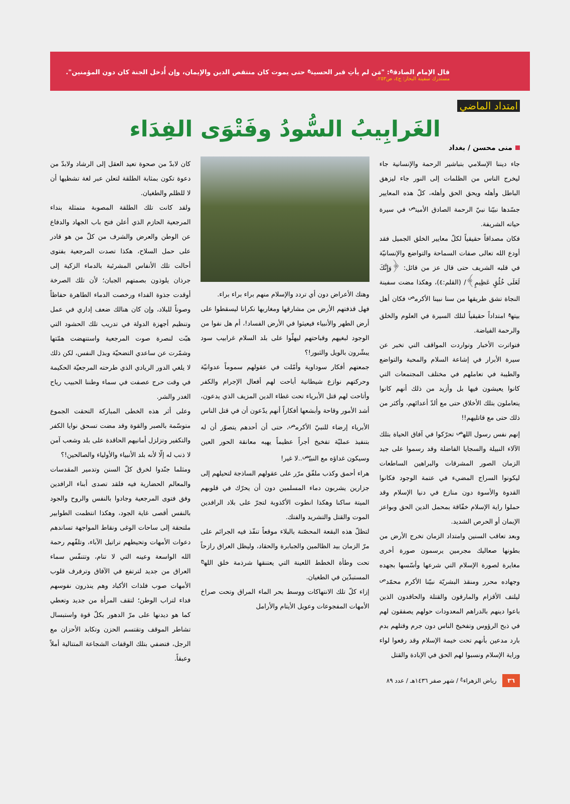قال الإمام الصادق<sup>ع</sup>: "مَن لم يأتِ قبر الحسين<sup>ع</sup> حتى يموت كان منتقص الدين والإيمان، وإن أُدخل الجنة كان دون المؤمنين".
مستدرك سفينة البحار: ج٤، ص٢٥٣.
امتداد الماضي
الغَرابِيبُ السُّودُ وفَتْوَى الفِدَاء
منى محسن / بغداد
جاء ديننا الإسلامي بتباشير الرحمة والإنسانية جاء ليخرج الناس من الظلمات إلى النور جاء ليزهق الباطل وأهله ويحق الحق وأهله، كلّ هذه المعايير جسّدها نبيّنا نبيّ الرحمة الصادق الأمين<sup>ص</sup> في سيرة حياته الشريفة.
فكان مصداقاً حقيقياً لكلّ معايير الخلق الجميل فقد أودع الله تعالى صفات السماحة والتواضع والإنسانيّة في قلبه الشريف حتى قال عز من قائل: ﴿وَإِنَّكَ لَعَلَى خُلُقٍ عَظِيمٍ﴾/ (القلم:٤)، وهكذا مضت سفينة النجاة تشق طريقها من سنا نبينا الأكرم<sup>ص</sup> فكان أهل بيته<sup>ع</sup> امتداداً حقيقياً لتلك السيرة في العلوم والخلق والرحمة الفياضة.
فتواترت الأخبار وتواردت المواقف التي تخبر عن سيرة الأبرار في إشاعة السلام والمحبة والتواضع والطيبة في تعاملهم في مختلف المجتمعات التي كانوا يعيشون فيها بل وأزيد من ذلك أنهم كانوا يتعاملون بتلك الأخلاق حتى مع ألدّ أعدائهم، وأكثر من ذلك حتى مع قاتليهم!!
إنهم نفس رسول الله<sup>ص</sup> تحرّكوا في آفاق الحياة بتلك الآلاء النبيلة والسجايا الفاضلة وقد رسموا على جيد الزمان الصور المشرقات والبراهين الساطعات ليكونوا السراج المضيء في عتمة الوجود فكانوا القدوة والأسوة دون منازع في دنيا الإسلام وقد حملوا راية الإسلام خفّاقة بمحمل الدين الحق وبواعز الإيمان أو الحرص الشديد.
وبعد تعاقب السنين وامتداد الزمان تخرج الأرض من بطونها صعاليك مجرمين يرسمون صورة أخرى مغايرة لصورة الإسلام التي شرعها وأسّسها بجهده وجهاده محرر ومنقذ البشريّة نبيّنا الأكرم محمّد<sup>ص</sup> ليلتف الأقزام والمارقون والقتلة والحاقدون الذين باعوا دينهم بالدراهم المعدودات حولهم يصفقون لهم في ذبح الرؤوس وتفخيخ الناس دون جرم وقتلهم بدم بارد مدعين بأنهم تحت خيمة الإسلام وقد رفعوا لواء وراية الإسلام ونسبوا لهم الحق في الإبادة والقتل
وهتك الأعراض دون أي تردد والإسلام منهم براء براء براء.
فهل قذفتهم الأرض من مشارقها ومغاربها نكرانا ليسقطوا على أرض الطهر والأنبياء فيعيثوا في الأرض الفساد!، أم هل نفوا من الوجود لبغيهم وقباحتهم ليهلّوا على بلد السلام غرابيب سود يبشّرون بالويل والثبور!؟
جمعتهم أفكار سوداوية وأمّلت في عقولهم سموماً عدوانيّة وحركتهم نوازع شيطانية أباحت لهم أفعال الإجرام والكفر وأتاحت لهم قتل الأبرياء تحت غطاء الدين المزيف الذي يدعون، أشد الأمور وقاحة وأبشعها أفكاراً أنهم يدّعون أن في قتل الناس الأبرياء إرضاء للنبيّ الأكرم<sup>ص</sup>، حتى أن أحدهم يتصوّر أن له بتنفيذ عمليّة تفخيخ أجراً عظيماً يهبه معانقة الحور العين وسيكون غداؤه مع النبيّ<sup>ص</sup>..لا غير!
هراء أحمق وكذب ملفّق مرّر على عقولهم الساذجة لتحيلهم إلى جزارين يشربون دماء المسلمين دون أن يحرّك في قلوبهم الميتة ساكنا وهكذا انطوت الأكذوبة لتجرّ على بلاد الرافدين الموت والقتل والتشريد والفتك.
لتظلّ هذه البقعة المحصّنة بالبلاء موقعاً تنفّذ فيه الجرائم على مرّ الزمان بيد الظالمين والجبابرة والحقاد، وليظل العراق رازحاً تحت وطأة الخطط اللعينة التي يعتنقها شرذمة خلق الله<sup>ج</sup> المستبدّين في الطغيان.
إزاء كلّ تلك الانتهاكات ووسط بحر الماء المراق وتحت صراخ الأمهات المفجوعات وعويل الأيتام والأرامل
كان لابدّ من صحوة تعيد العقل إلى الرشاد ولابدّ من دعوة تكون بمثابة الطلقة لتعلن عبر لغة تشظيها أن لا للظلم والطغيان.
ولقد كانت تلك الطلقة المصوبة متمثلة بنداء المرجعية الحازم الذي أعلن فتح باب الجهاد والدفاع عن الوطن والعرض والشرف من كلّ من هو قادر على حمل السلاح، هكذا تصدت المرجعية بفتوى أحالت تلك الأنفاس المشرئبة بالدماء الزكية إلى جرذان يلوذون بصمتهم الجبان؛ لأن تلك الصرخة أوقدت جذوة الفداء ورخصت الدماء الطاهرة حفاظاً وصوناً للبلاد، وإن كان هنالك ضعف إداري في عمل وتنظيم أجهزة الدولة في تدريب تلك الحشود التي هبّت لنصرة صوت المرجعية واستنهضت همّتها وشمّرت عن ساعدي التضحيّة وبذل النفس، لكن ذلك لا يلغي الدور الريادي الذي طرحته المرجعيّة الحكيمة في وقت حرج عصفت في سماء وطننا الحبيب رياح الغدر والشر.
وعلى أثر هذه الخطى المباركة التحقت الجموع متوسّمة بالصبر والقوة وقد مضت تسحق نوايا الكفر والتكفير وتزلزل أمانيهم الحاقدة على بلد وشعب آمن لا ذنب له إلّا لأنه بلد الأنبياء والأولياء والصالحين!؟
ومثلما جنّدوا لخرق كلّ السنن وتدمير المقدسات والمعالم الحضارية فيه فلقد تصدى أبناء الرافدين وفق فتوى المرجعية وجادوا بالنفس والروح والجود بالنفس أقصى غاية الجود، وهكذا انتظمت الطوابير ملتحقة إلى ساحات الوغى ونقاط المواجهة تساندهم دعوات الأمهات وتحيطهم تراتيل الآباء، وتلفّهم رحمة الله الواسعة وعينه التي لا تنام، وتتنفّس سماء العراق من جديد لترتفع في الآفاق وترفرف قلوب الأمهات صوب فلذات الأكباد وهم ينذرون نفوسهم فداء لتراب الوطن؛ لتقف المرأة من جديد وتعطي كما هو ديدنها على مرّ الدهور بكلّ قوة واستبسال تشاطر الموقف وتقتسم الحزن وتكابد الأحزان مع الرجل، فتضفي بتلك الوقفات الشجاعة المتتالية أملاً وعبقاً.
٣٦ رياض الزهراء<sup>ع</sup> / شهر صفر ١٤٣٦هـ / عدد ٨٩